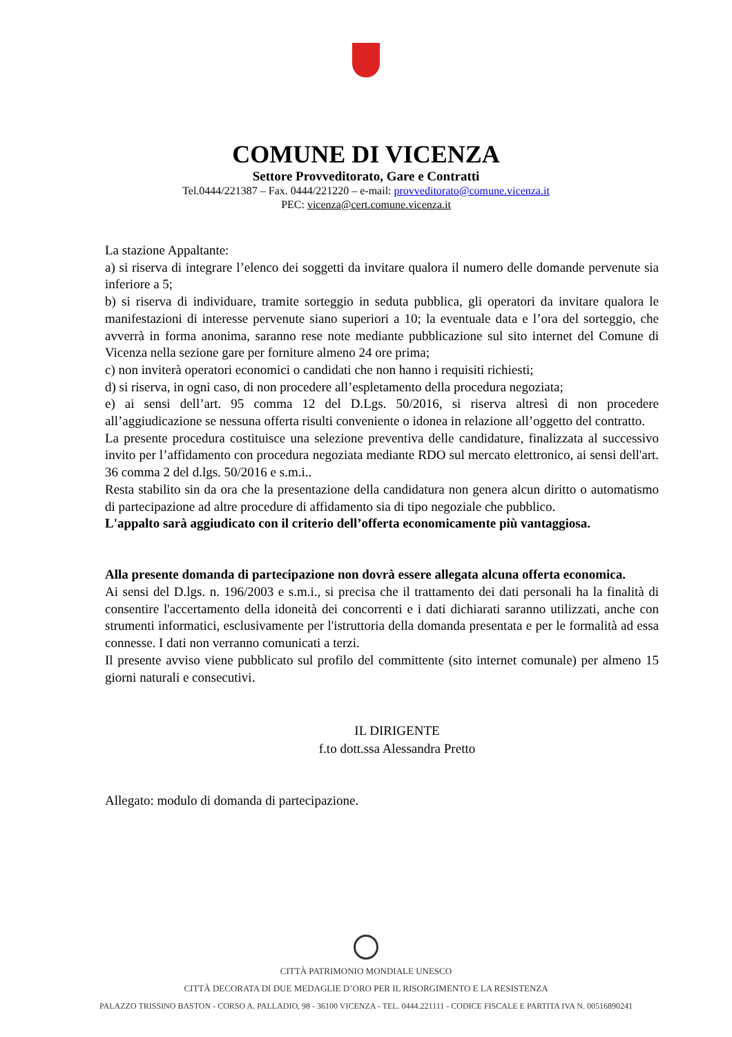COMUNE DI VICENZA
Settore Provveditorato, Gare e Contratti
Tel.0444/221387 – Fax. 0444/221220 – e-mail: provveditorato@comune.vicenza.it
PEC: vicenza@cert.comune.vicenza.it
La stazione Appaltante:
a) si riserva di integrare l’elenco dei soggetti da invitare qualora il numero delle domande pervenute sia inferiore a 5;
b) si riserva di individuare, tramite sorteggio in seduta pubblica, gli operatori da invitare qualora le manifestazioni di interesse pervenute siano superiori a 10; la eventuale data e l’ora del sorteggio, che avverrà in forma anonima, saranno rese note mediante pubblicazione sul sito internet del Comune di Vicenza nella sezione gare per forniture almeno 24 ore prima;
c) non inviterà operatori economici o candidati che non hanno i requisiti richiesti;
d) si riserva, in ogni caso, di non procedere all’espletamento della procedura negoziata;
e) ai sensi dell’art. 95 comma 12 del D.Lgs. 50/2016, si riserva altresì di non procedere all’aggiudicazione se nessuna offerta risulti conveniente o idonea in relazione all’oggetto del contratto.
La presente procedura costituisce una selezione preventiva delle candidature, finalizzata al successivo invito per l’affidamento con procedura negoziata mediante RDO sul mercato elettronico, ai sensi dell'art. 36 comma 2 del d.lgs. 50/2016 e s.m.i..
Resta stabilito sin da ora che la presentazione della candidatura non genera alcun diritto o automatismo di partecipazione ad altre procedure di affidamento sia di tipo negoziale che pubblico.
L'appalto sarà aggiudicato con il criterio dell’offerta economicamente più vantaggiosa.
Alla presente domanda di partecipazione non dovrà essere allegata alcuna offerta economica.
Ai sensi del D.lgs. n. 196/2003 e s.m.i., si precisa che il trattamento dei dati personali ha la finalità di consentire l'accertamento della idoneità dei concorrenti e i dati dichiarati saranno utilizzati, anche con strumenti informatici, esclusivamente per l'istruttoria della domanda presentata e per le formalità ad essa connesse. I dati non verranno comunicati a terzi.
Il presente avviso viene pubblicato sul profilo del committente (sito internet comunale) per almeno 15 giorni naturali e consecutivi.
IL DIRIGENTE
f.to dott.ssa Alessandra Pretto
Allegato: modulo di domanda di partecipazione.
CITTÀ PATRIMONIO MONDIALE UNESCO
CITTÀ DECORATA DI DUE MEDAGLIE D’ORO PER IL RISORGIMENTO E LA RESISTENZA
PALAZZO TRISSINO BASTON - CORSO A. PALLADIO, 98 - 36100 VICENZA - TEL. 0444.221111 - CODICE FISCALE E PARTITA IVA N. 00516890241